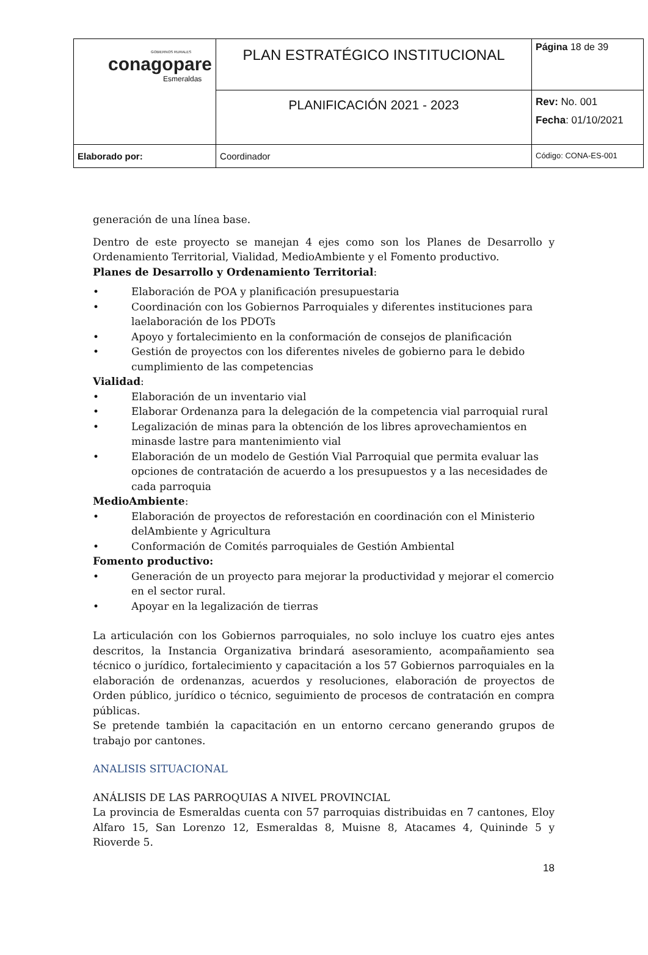| GOBIERNOS RURALES conagopare Esmeraldas | PLAN ESTRATÉGICO INSTITUCIONAL | Página 18 de 39 |
| | PLANIFICACIÓN 2021 - 2023 | Rev: No. 001 Fecha : 01/10/2021 |
| Elaborado por: | Coordinador | Código: CONA-ES-001 |
generación de una línea base.
Dentro de este proyecto se manejan 4 ejes como son los Planes de Desarrollo y Ordenamiento Territorial, Vialidad, MedioAmbiente y el Fomento productivo.
Planes de Desarrollo y Ordenamiento Territorial:
• Elaboración de POA y planificación presupuestaria
• Coordinación con los Gobiernos Parroquiales y diferentes instituciones para laelaboración de los PDOTs
• Apoyo y fortalecimiento en la conformación de consejos de planificación
• Gestión de proyectos con los diferentes niveles de gobierno para le debido cumplimiento de las competencias
Vialidad:
• Elaboración de un inventario vial
• Elaborar Ordenanza para la delegación de la competencia vial parroquial rural
• Legalización de minas para la obtención de los libres aprovechamientos en minasde lastre para mantenimiento vial
• Elaboración de un modelo de Gestión Vial Parroquial que permita evaluar las opciones de contratación de acuerdo a los presupuestos y a las necesidades de cada parroquia
MedioAmbiente:
• Elaboración de proyectos de reforestación en coordinación con el Ministerio delAmbiente y Agricultura
• Conformación de Comités parroquiales de Gestión Ambiental
Fomento productivo:
• Generación de un proyecto para mejorar la productividad y mejorar el comercio en el sector rural.
• Apoyar en la legalización de tierras
La articulación con los Gobiernos parroquiales, no solo incluye los cuatro ejes antes descritos, la Instancia Organizativa brindará asesoramiento, acompañamiento sea técnico o jurídico, fortalecimiento y capacitación a los 57 Gobiernos parroquiales en la elaboración de ordenanzas, acuerdos y resoluciones, elaboración de proyectos de Orden público, jurídico o técnico, seguimiento de procesos de contratación en compra públicas.
Se pretende también la capacitación en un entorno cercano generando grupos de trabajo por cantones.
ANALISIS SITUACIONAL
ANÁLISIS DE LAS PARROQUIAS A NIVEL PROVINCIAL
La provincia de Esmeraldas cuenta con 57 parroquias distribuidas en 7 cantones, Eloy Alfaro 15, San Lorenzo 12, Esmeraldas 8, Muisne 8, Atacames 4, Quininde 5 y Rioverde 5.
18